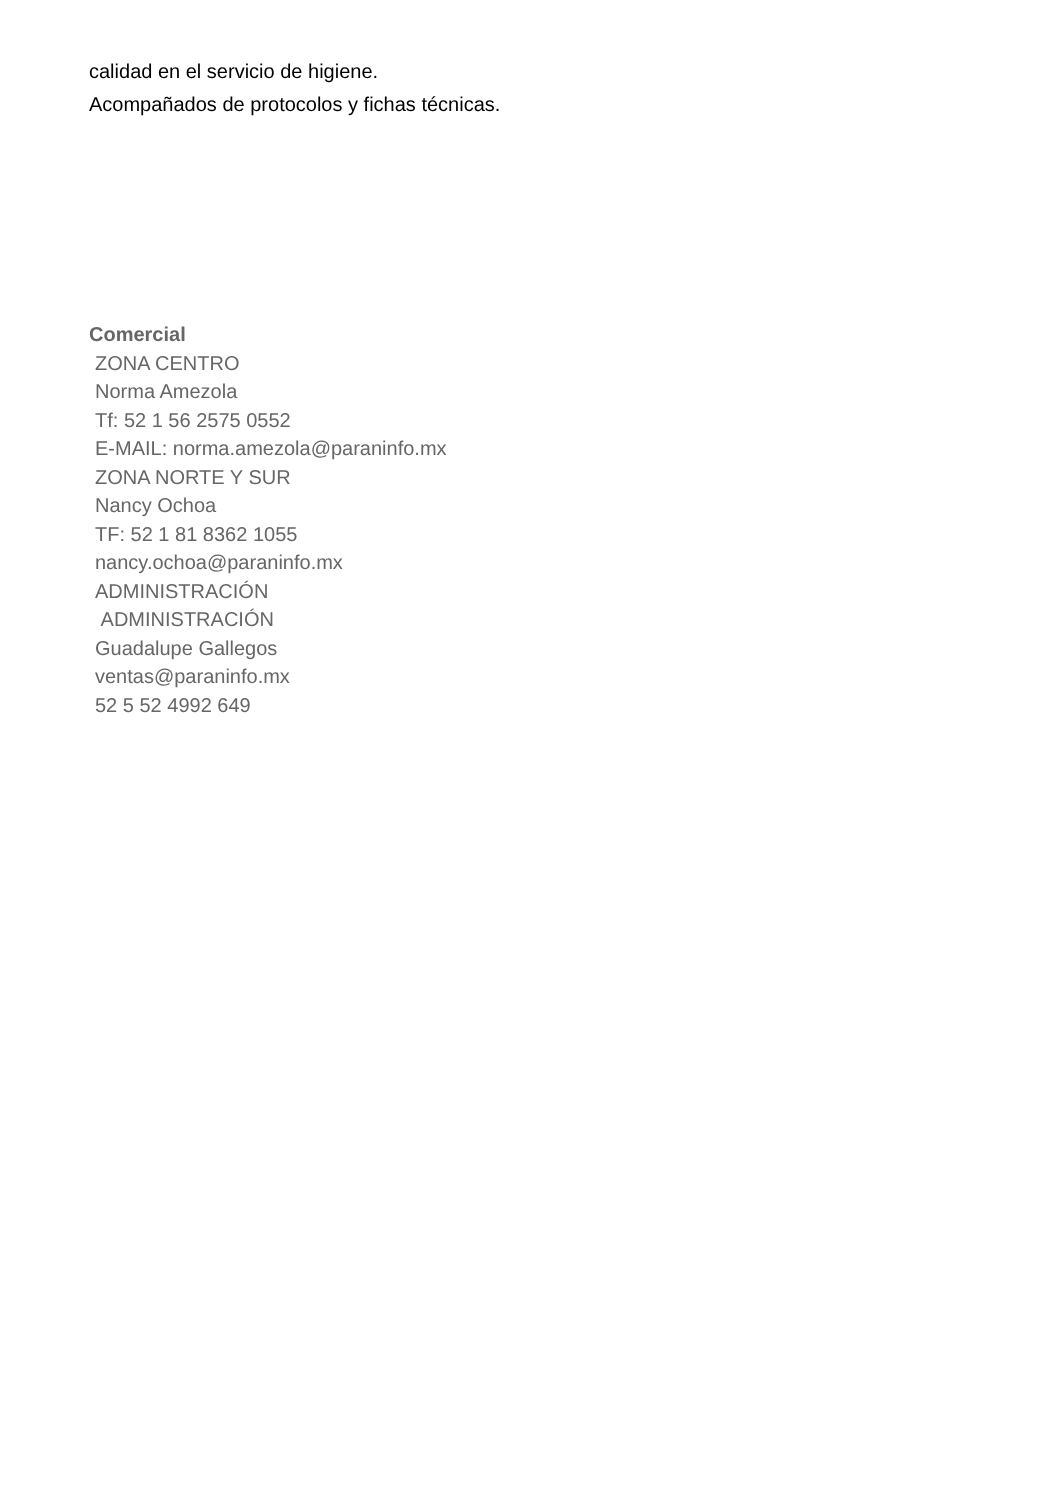calidad en el servicio de higiene.
Acompañados de protocolos y fichas técnicas.
Comercial
ZONA CENTRO
Norma Amezola
Tf: 52 1 56 2575 0552
E-MAIL: norma.amezola@paraninfo.mx
ZONA NORTE Y SUR
Nancy Ochoa
TF: 52 1 81 8362 1055
nancy.ochoa@paraninfo.mx
ADMINISTRACIÓN
ADMINISTRACIÓN
Guadalupe Gallegos
ventas@paraninfo.mx
52 5 52 4992 649